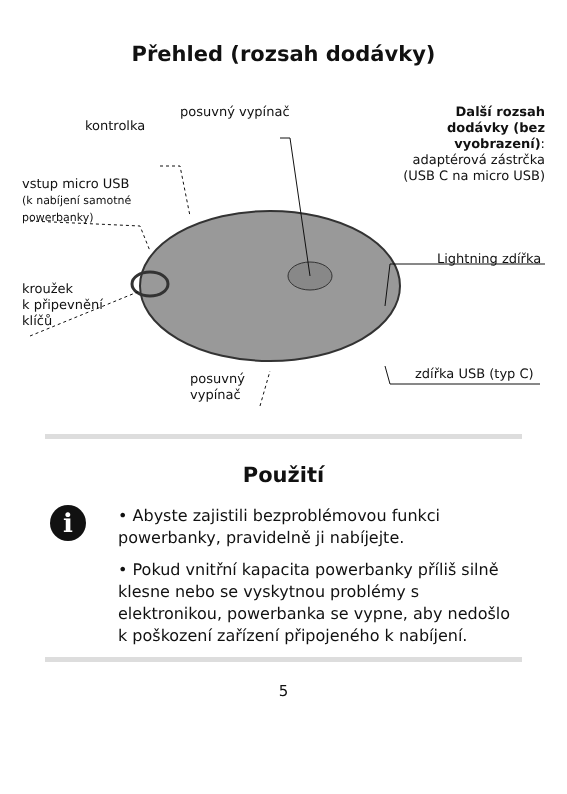Přehled (rozsah dodávky)
kontrolka
posuvný vypínač
Další rozsah dodávky (bez vyobrazení): adaptérová zástrčka (USB C na micro USB)
vstup micro USB
(k nabíjení samotné
powerbanky)
kroužek
k připevnění
klíčů
Lightning zdířka
zdířka USB (typ C)
posuvný
vypínač
Použití
i
• Abyste zajistili bezproblémovou funkci powerbanky, pravidelně ji nabíjejte.
• Pokud vnitřní kapacita powerbanky příliš silně klesne nebo se vyskytnou problémy s elektronikou, powerbanka se vypne, aby nedošlo k poškození zařízení připojeného k nabíjení.
5